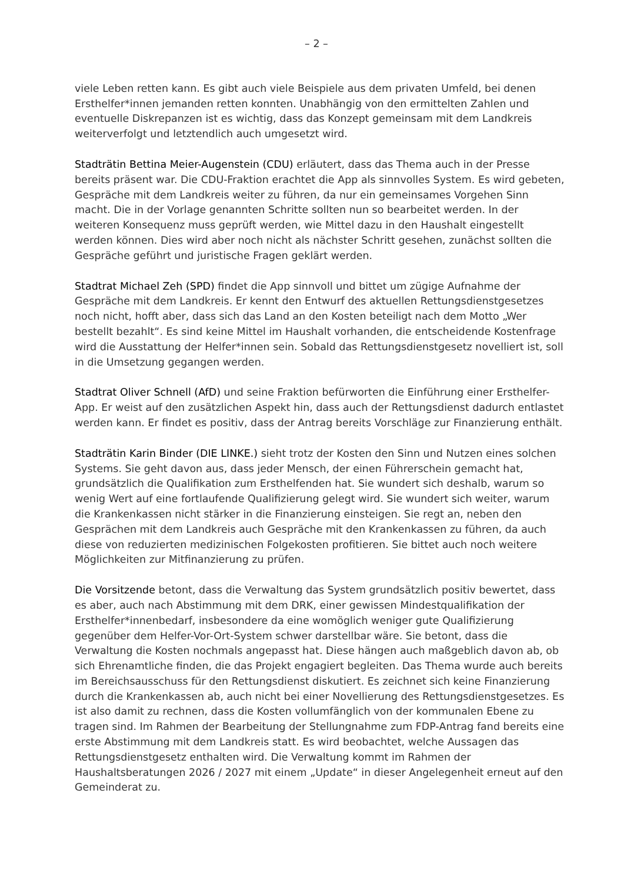– 2 –
viele Leben retten kann. Es gibt auch viele Beispiele aus dem privaten Umfeld, bei denen Ersthelfer*innen jemanden retten konnten. Unabhängig von den ermittelten Zahlen und eventuelle Diskrepanzen ist es wichtig, dass das Konzept gemeinsam mit dem Landkreis weiterverfolgt und letztendlich auch umgesetzt wird.
Stadträtin Bettina Meier-Augenstein (CDU) erläutert, dass das Thema auch in der Presse bereits präsent war. Die CDU-Fraktion erachtet die App als sinnvolles System. Es wird gebeten, Gespräche mit dem Landkreis weiter zu führen, da nur ein gemeinsames Vorgehen Sinn macht. Die in der Vorlage genannten Schritte sollten nun so bearbeitet werden. In der weiteren Konsequenz muss geprüft werden, wie Mittel dazu in den Haushalt eingestellt werden können. Dies wird aber noch nicht als nächster Schritt gesehen, zunächst sollten die Gespräche geführt und juristische Fragen geklärt werden.
Stadtrat Michael Zeh (SPD) findet die App sinnvoll und bittet um zügige Aufnahme der Gespräche mit dem Landkreis. Er kennt den Entwurf des aktuellen Rettungsdienstgesetzes noch nicht, hofft aber, dass sich das Land an den Kosten beteiligt nach dem Motto „Wer bestellt bezahlt“. Es sind keine Mittel im Haushalt vorhanden, die entscheidende Kostenfrage wird die Ausstattung der Helfer*innen sein. Sobald das Rettungsdienstgesetz novelliert ist, soll in die Umsetzung gegangen werden.
Stadtrat Oliver Schnell (AfD) und seine Fraktion befürworten die Einführung einer Ersthelfer-App. Er weist auf den zusätzlichen Aspekt hin, dass auch der Rettungsdienst dadurch entlastet werden kann. Er findet es positiv, dass der Antrag bereits Vorschläge zur Finanzierung enthält.
Stadträtin Karin Binder (DIE LINKE.) sieht trotz der Kosten den Sinn und Nutzen eines solchen Systems. Sie geht davon aus, dass jeder Mensch, der einen Führerschein gemacht hat, grundsätzlich die Qualifikation zum Ersthelfenden hat. Sie wundert sich deshalb, warum so wenig Wert auf eine fortlaufende Qualifizierung gelegt wird. Sie wundert sich weiter, warum die Krankenkassen nicht stärker in die Finanzierung einsteigen. Sie regt an, neben den Gesprächen mit dem Landkreis auch Gespräche mit den Krankenkassen zu führen, da auch diese von reduzierten medizinischen Folgekosten profitieren. Sie bittet auch noch weitere Möglichkeiten zur Mitfinanzierung zu prüfen.
Die Vorsitzende betont, dass die Verwaltung das System grundsätzlich positiv bewertet, dass es aber, auch nach Abstimmung mit dem DRK, einer gewissen Mindestqualifikation der Ersthelfer*innenbedarf, insbesondere da eine womöglich weniger gute Qualifizierung gegenüber dem Helfer-Vor-Ort-System schwer darstellbar wäre. Sie betont, dass die Verwaltung die Kosten nochmals angepasst hat. Diese hängen auch maßgeblich davon ab, ob sich Ehrenamtliche finden, die das Projekt engagiert begleiten. Das Thema wurde auch bereits im Bereichsausschuss für den Rettungsdienst diskutiert. Es zeichnet sich keine Finanzierung durch die Krankenkassen ab, auch nicht bei einer Novellierung des Rettungsdienstgesetzes. Es ist also damit zu rechnen, dass die Kosten vollumfänglich von der kommunalen Ebene zu tragen sind. Im Rahmen der Bearbeitung der Stellungnahme zum FDP-Antrag fand bereits eine erste Abstimmung mit dem Landkreis statt. Es wird beobachtet, welche Aussagen das Rettungsdienstgesetz enthalten wird. Die Verwaltung kommt im Rahmen der Haushaltsberatungen 2026 / 2027 mit einem „Update“ in dieser Angelegenheit erneut auf den Gemeinderat zu.